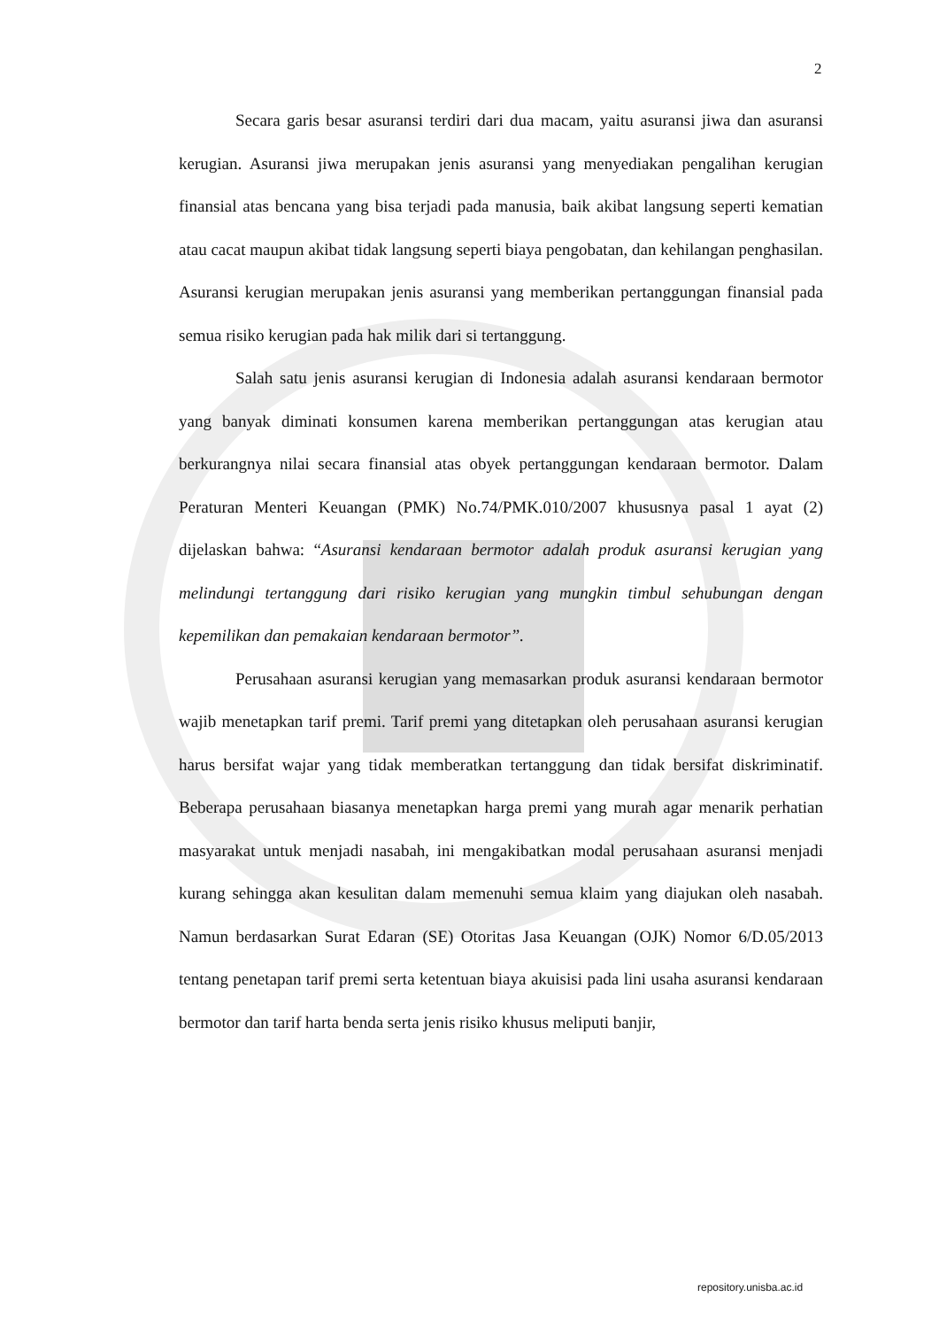2
Secara garis besar asuransi terdiri dari dua macam, yaitu asuransi jiwa dan asuransi kerugian. Asuransi jiwa merupakan jenis asuransi yang menyediakan pengalihan kerugian finansial atas bencana yang bisa terjadi pada manusia, baik akibat langsung seperti kematian atau cacat maupun akibat tidak langsung seperti biaya pengobatan, dan kehilangan penghasilan. Asuransi kerugian merupakan jenis asuransi yang memberikan pertanggungan finansial pada semua risiko kerugian pada hak milik dari si tertanggung.
Salah satu jenis asuransi kerugian di Indonesia adalah asuransi kendaraan bermotor yang banyak diminati konsumen karena memberikan pertanggungan atas kerugian atau berkurangnya nilai secara finansial atas obyek pertanggungan kendaraan bermotor. Dalam Peraturan Menteri Keuangan (PMK) No.74/PMK.010/2007 khususnya pasal 1 ayat (2) dijelaskan bahwa: “Asuransi kendaraan bermotor adalah produk asuransi kerugian yang melindungi tertanggung dari risiko kerugian yang mungkin timbul sehubungan dengan kepemilikan dan pemakaian kendaraan bermotor”.
Perusahaan asuransi kerugian yang memasarkan produk asuransi kendaraan bermotor wajib menetapkan tarif premi. Tarif premi yang ditetapkan oleh perusahaan asuransi kerugian harus bersifat wajar yang tidak memberatkan tertanggung dan tidak bersifat diskriminatif. Beberapa perusahaan biasanya menetapkan harga premi yang murah agar menarik perhatian masyarakat untuk menjadi nasabah, ini mengakibatkan modal perusahaan asuransi menjadi kurang sehingga akan kesulitan dalam memenuhi semua klaim yang diajukan oleh nasabah. Namun berdasarkan Surat Edaran (SE) Otoritas Jasa Keuangan (OJK) Nomor 6/D.05/2013 tentang penetapan tarif premi serta ketentuan biaya akuisisi pada lini usaha asuransi kendaraan bermotor dan tarif harta benda serta jenis risiko khusus meliputi banjir,
repository.unisba.ac.id